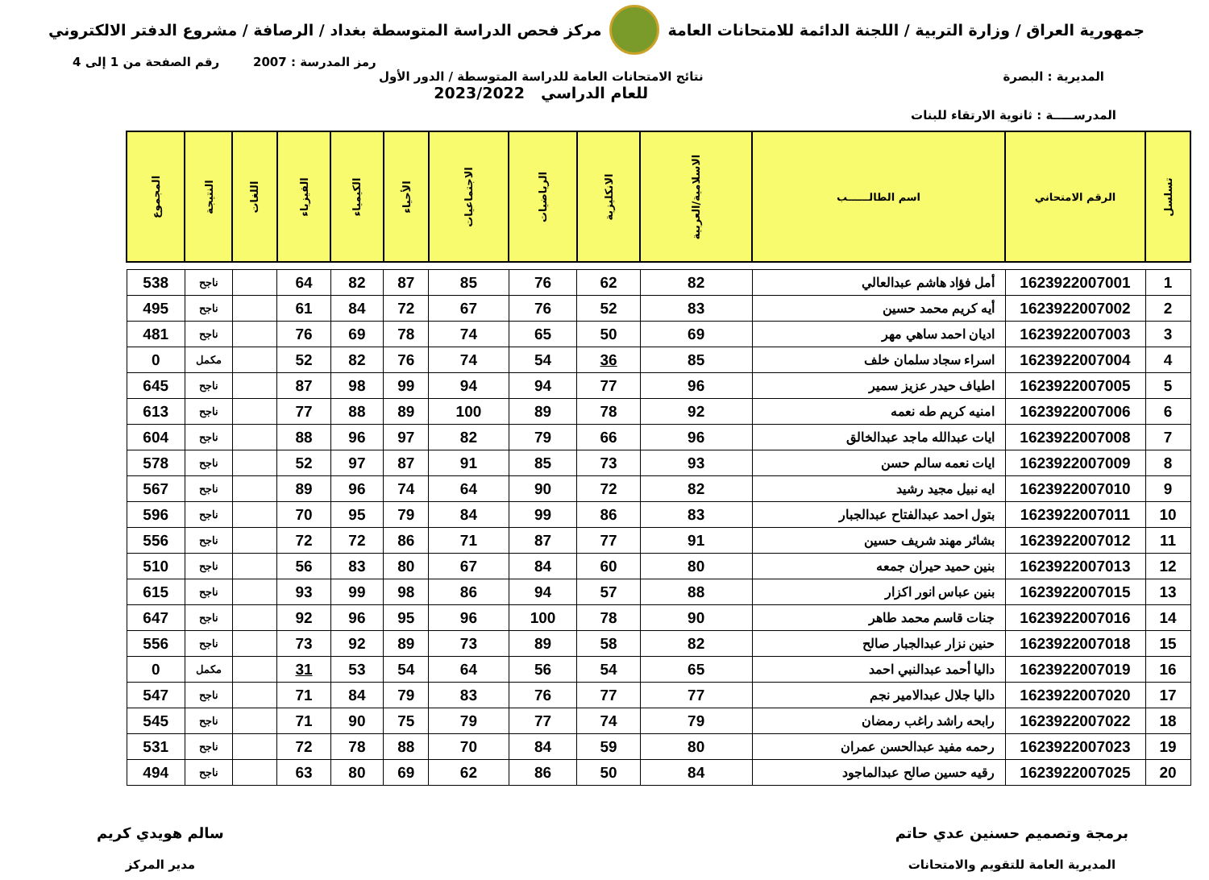جمهورية العراق / وزارة التربية / اللجنة الدائمة للامتحانات العامة
مركز فحص الدراسة المتوسطة بغداد / الرصافة / مشروع الدفتر الالكتروني
رمز المدرسة : 2007 رقم الصفحة من 1 إلى 4
المديرية : البصرة نتائج الامتحانات العامة للدراسة المتوسطة / الدور الأول
للعام الدراسي 2023/2022
المدرســـــة : ثانوية الارتقاء للبنات
| تسلسل | الرقم الامتحاني | اسم الطالــــــب | الاسلامية/العربية | الانكليزية | الرياضيات | الاجتماعيات | الأحياء | الكيمياء | الفيزياء | اللغات | النتيجة | المجموع |
| --- | --- | --- | --- | --- | --- | --- | --- | --- | --- | --- | --- | --- |
| 1 | 1623922007001 | أمل فؤاد هاشم عبدالعالي | 82 | 62 | 76 | 85 | 87 | 82 | 64 | | ناجح | 538 |
| 2 | 1623922007002 | أيه كريم محمد حسين | 83 | 52 | 76 | 67 | 72 | 84 | 61 | | ناجح | 495 |
| 3 | 1623922007003 | اديان احمد ساهي مهر | 69 | 50 | 65 | 74 | 78 | 69 | 76 | | ناجح | 481 |
| 4 | 1623922007004 | اسراء سجاد سلمان خلف | 85 | 36 | 54 | 74 | 76 | 82 | 52 | | مكمل | 0 |
| 5 | 1623922007005 | اطياف حيدر عزيز سمير | 96 | 77 | 94 | 94 | 99 | 98 | 87 | | ناجح | 645 |
| 6 | 1623922007006 | امنيه كريم طه نعمه | 92 | 78 | 89 | 100 | 89 | 88 | 77 | | ناجح | 613 |
| 7 | 1623922007008 | ايات عبدالله ماجد عبدالخالق | 96 | 66 | 79 | 82 | 97 | 96 | 88 | | ناجح | 604 |
| 8 | 1623922007009 | ايات نعمه سالم حسن | 93 | 73 | 85 | 91 | 87 | 97 | 52 | | ناجح | 578 |
| 9 | 1623922007010 | ايه نبيل مجيد رشيد | 82 | 72 | 90 | 64 | 74 | 96 | 89 | | ناجح | 567 |
| 10 | 1623922007011 | بتول احمد عبدالفتاح عبدالجبار | 83 | 86 | 99 | 84 | 79 | 95 | 70 | | ناجح | 596 |
| 11 | 1623922007012 | بشائر مهند شريف حسين | 91 | 77 | 87 | 71 | 86 | 72 | 72 | | ناجح | 556 |
| 12 | 1623922007013 | بنين حميد حيران جمعه | 80 | 60 | 84 | 67 | 80 | 83 | 56 | | ناجح | 510 |
| 13 | 1623922007015 | بنين عباس انور اكزار | 88 | 57 | 94 | 86 | 98 | 99 | 93 | | ناجح | 615 |
| 14 | 1623922007016 | جنات قاسم محمد طاهر | 90 | 78 | 100 | 96 | 95 | 96 | 92 | | ناجح | 647 |
| 15 | 1623922007018 | حنين نزار عبدالجبار صالح | 82 | 58 | 89 | 73 | 89 | 92 | 73 | | ناجح | 556 |
| 16 | 1623922007019 | داليا أحمد عبدالنبي احمد | 65 | 54 | 56 | 64 | 54 | 53 | 31 | | مكمل | 0 |
| 17 | 1623922007020 | داليا جلال عبدالامير نجم | 77 | 77 | 76 | 83 | 79 | 84 | 71 | | ناجح | 547 |
| 18 | 1623922007022 | رابحه راشد راغب رمضان | 79 | 74 | 77 | 79 | 75 | 90 | 71 | | ناجح | 545 |
| 19 | 1623922007023 | رحمه مفيد عبدالحسن عمران | 80 | 59 | 84 | 70 | 88 | 78 | 72 | | ناجح | 531 |
| 20 | 1623922007025 | رقيه حسين صالح عبدالماجود | 84 | 50 | 86 | 62 | 69 | 80 | 63 | | ناجح | 494 |
برمجة وتصميم حسنين عدي حاتم
المديرية العامة للتقويم والامتحانات
سالم هويدي كريم
مدير المركز